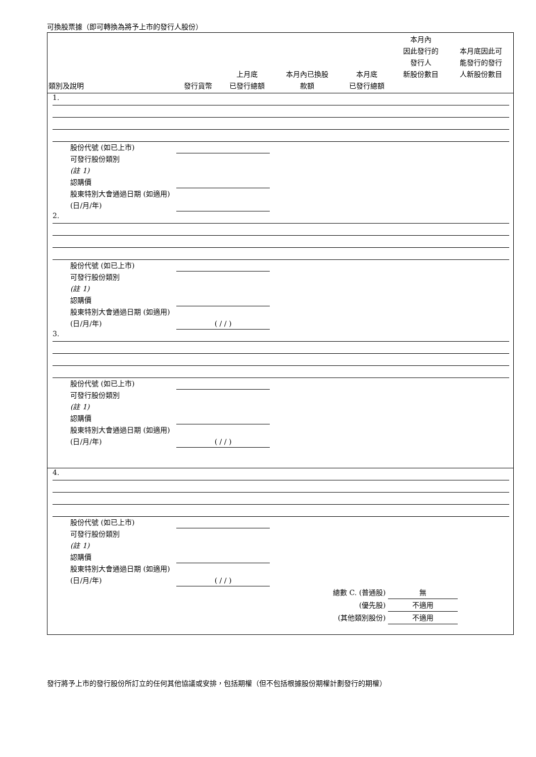可換股票據（即可轉換為將予上市的發行人股份）
| 類別及說明 | 發行貨幣 | 上月底 已發行總額 | 本月內已換股 款額 | 本月底 已發行總額 | 本月內 因此發行的 發行人 新股份數目 | 本月底因此可 能發行的發行 人新股份數目 |
| --- | --- | --- | --- | --- | --- | --- |
| 1. 股份代號 (如已上市) 可發行股份類別 (註 1) 認購價 股東特別大會通過日期 (如適用) (日/月/年) 2. 股份代號 (如已上市) 可發行股份類別 (註 1) 認購價 股東特別大會通過日期 (如適用) (日/月/年) ( / / ) 3. 股份代號 (如已上市) 可發行股份類別 (註 1) 認購價 股東特別大會通過日期 (如適用) (日/月/年) ( / / ) | | | | | | |
| 4. 股份代號 (如已上市) 可發行股份類別 (註 1) 認購價 股東特別大會通過日期 (如適用) (日/月/年) ( / / ) 總數 C. (普通股) 無 (優先股) 不適用 (其他類別股份) 不適用 | | | | | | |
發行將予上市的發行股份所訂立的任何其他協議或安排，包括期權（但不包括根據股份期權計劃發行的期權）